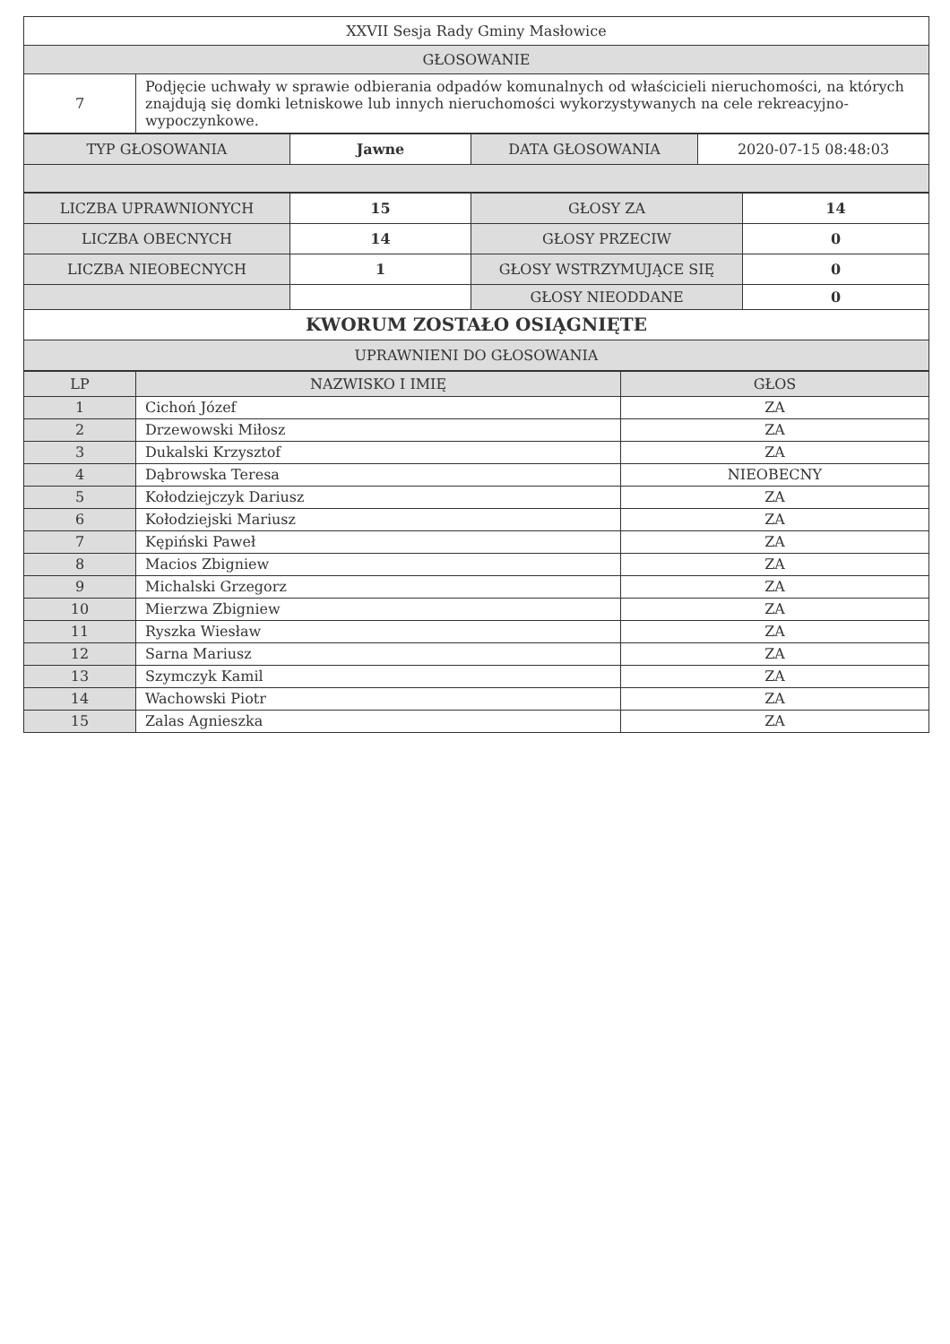| XXVII Sesja Rady Gminy Masłowice | |
| GŁOSOWANIE | |
| 7 | Podjęcie uchwały w sprawie odbierania odpadów komunalnych od właścicieli nieruchomości, na których znajdują się domki letniskowe lub innych nieruchomości wykorzystywanych na cele rekreacyjno-wypoczynkowe. |
| TYP GŁOSOWANIA | Jawne | DATA GŁOSOWANIA | 2020-07-15 08:48:03 |
| LICZBA UPRAWNIONYCH | 15 | GŁOSY ZA | 14 |
| LICZBA OBECNYCH | 14 | GŁOSY PRZECIW | 0 |
| LICZBA NIEOBECNYCH | 1 | GŁOSY WSTRZYMUJĄCE SIĘ | 0 |
| | | GŁOSY NIEODDANE | 0 |
| KWORUM ZOSTAŁO OSIĄGNIĘTE | | | |
| UPRAWNIENI DO GŁOSOWANIA | | | |
| LP | NAZWISKO I IMIĘ | GŁOS |
| --- | --- | --- |
| 1 | Cichoń Józef | ZA |
| 2 | Drzewowski Miłosz | ZA |
| 3 | Dukalski Krzysztof | ZA |
| 4 | Dąbrowska Teresa | NIEOBECNY |
| 5 | Kołodziejczyk Dariusz | ZA |
| 6 | Kołodziejski Mariusz | ZA |
| 7 | Kępiński Paweł | ZA |
| 8 | Macios Zbigniew | ZA |
| 9 | Michalski Grzegorz | ZA |
| 10 | Mierzwa Zbigniew | ZA |
| 11 | Ryszka Wiesław | ZA |
| 12 | Sarna Mariusz | ZA |
| 13 | Szymczyk Kamil | ZA |
| 14 | Wachowski Piotr | ZA |
| 15 | Zalas Agnieszka | ZA |